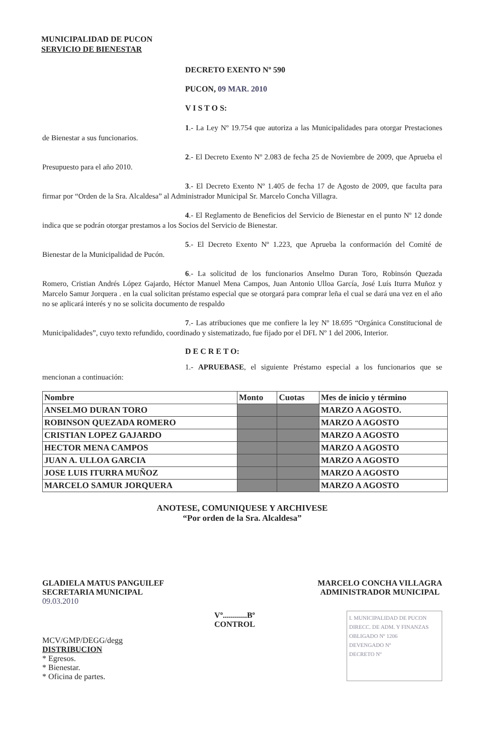MUNICIPALIDAD DE PUCON
SERVICIO DE BIENESTAR
DECRETO EXENTO Nº 590
PUCON, 09 MAR. 2010
V I S T O S:
1.- La Ley Nº 19.754 que autoriza a las Municipalidades para otorgar Prestaciones de Bienestar a sus funcionarios.
2.- El Decreto Exento Nº 2.083 de fecha 25 de Noviembre de 2009, que Aprueba el Presupuesto para el año 2010.
3.- El Decreto Exento Nº 1.405 de fecha 17 de Agosto de 2009, que faculta para firmar por “Orden de la Sra. Alcaldesa” al Administrador Municipal Sr. Marcelo Concha Villagra.
4.- El Reglamento de Beneficios del Servicio de Bienestar en el punto Nº 12 donde indica que se podrán otorgar prestamos a los Socios del Servicio de Bienestar.
5.- El Decreto Exento Nº 1.223, que Aprueba la conformación del Comité de Bienestar de la Municipalidad de Pucón.
6.- La solicitud de los funcionarios Anselmo Duran Toro, Robinsón Quezada Romero, Cristian Andrés López Gajardo, Héctor Manuel Mena Campos, Juan Antonio Ulloa García, José Luís Iturra Muñoz y Marcelo Samur Jorquera . en la cual solicitan préstamo especial que se otorgará para comprar leña el cual se dará una vez en el año no se aplicará interés y no se solicita documento de respaldo
7.- Las atribuciones que me confiere la ley Nº 18.695 “Orgánica Constitucional de Municipalidades”, cuyo texto refundido, coordinado y sistematizado, fue fijado por el DFL Nº 1 del 2006, Interior.
D E C R E T O:
1.- APRUEBASE, el siguiente Préstamo especial a los funcionarios que se mencionan a continuación:
| Nombre | Monto | Cuotas | Mes de inicio y término |
| --- | --- | --- | --- |
| ANSELMO DURAN TORO | | | MARZO A AGOSTO. |
| ROBINSON QUEZADA ROMERO | | | MARZO A AGOSTO |
| CRISTIAN LOPEZ GAJARDO | | | MARZO A AGOSTO |
| HECTOR MENA CAMPOS | | | MARZO A AGOSTO |
| JUAN A. ULLOA GARCIA | | | MARZO A AGOSTO |
| JOSE LUIS ITURRA MUÑOZ | | | MARZO A AGOSTO |
| MARCELO SAMUR JORQUERA | | | MARZO A AGOSTO |
ANOTESE, COMUNIQUESE Y ARCHIVESE
“Por orden de la Sra. Alcaldesa”
GLADIELA MATUS PANGUILEF
SECRETARIA MUNICIPAL
09.03.2010
MARCELO CONCHA VILLAGRA
ADMINISTRADOR MUNICIPAL
MCV/GMP/DEGG/degg
DISTRIBUCION
* Egresos.
* Bienestar.
* Oficina de partes.
Vº............Bº
CONTROL
I. MUNICIPALIDAD DE PUCON
DIRECC. DE ADM. Y FINANZAS
OBLIGADO Nº 1206
DEVENGADO Nº
DECRETO Nº